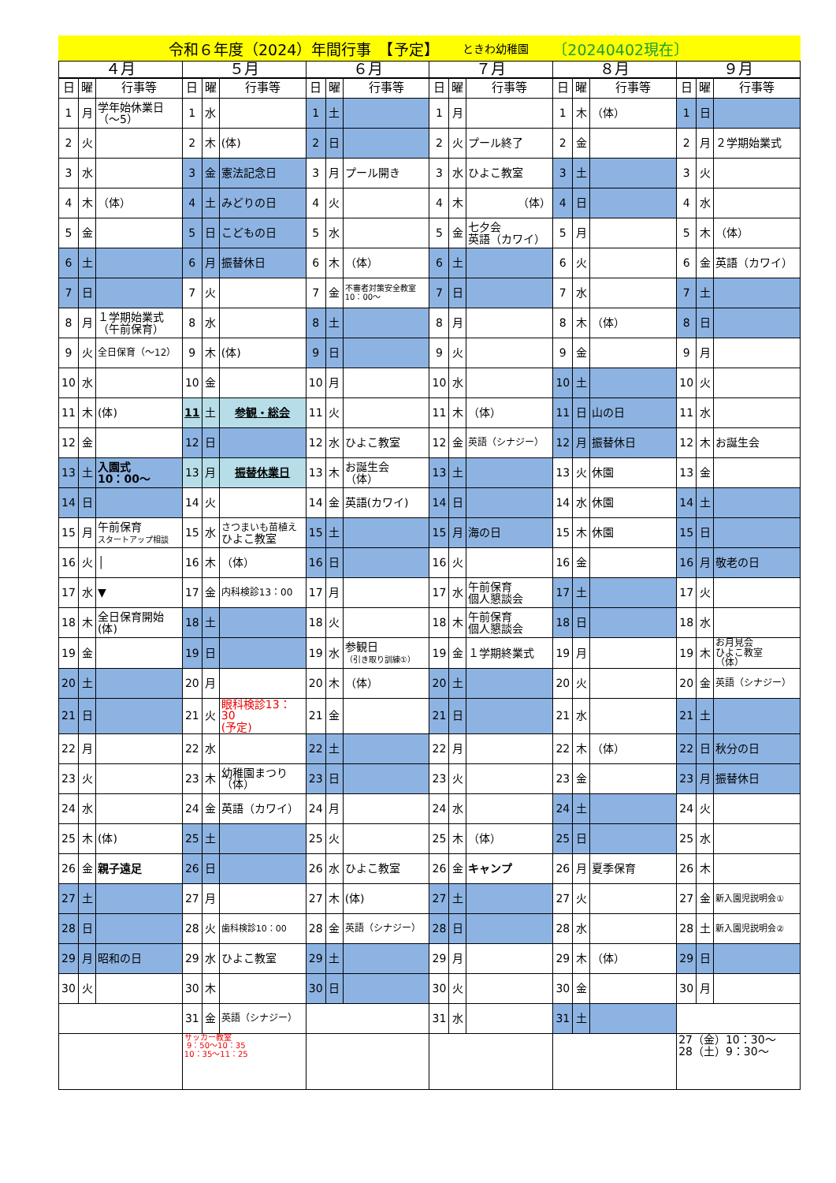令和６年度（2024）年間行事　【予定】 ときわ幼稚園 〔20240402現在〕
| ４月 | | | ５月 | | | ６月 | | | ７月 | | | ８月 | | | ９月 | | |
| --- | --- | --- | --- | --- | --- | --- | --- | --- | --- | --- | --- | --- | --- | --- | --- | --- | --- |
| 日 | 曜 | 行事等 | 日 | 曜 | 行事等 | 日 | 曜 | 行事等 | 日 | 曜 | 行事等 | 日 | 曜 | 行事等 | 日 | 曜 | 行事等 |
| 1 | 月 | 学年始休業日 （～5） | 1 | 水 | | 1 | 土 | | 1 | 月 | | 1 | 木 | （体） | 1 | 日 | |
| 2 | 火 | | 2 | 木 | (体) | 2 | 日 | | 2 | 火 | プール終了 | 2 | 金 | | 2 | 月 | ２学期始業式 |
| 3 | 水 | | 3 | 金 | 憲法記念日 | 3 | 月 | プール開き | 3 | 水 | ひよこ教室 | 3 | 土 | | 3 | 火 | |
| 4 | 木 | （体） | 4 | 土 | みどりの日 | 4 | 火 | | 4 | 木 | （体） | 4 | 日 | | 4 | 水 | |
| 5 | 金 | | 5 | 日 | こどもの日 | 5 | 水 | | 5 | 金 | 七夕会 英語（カワイ） | 5 | 月 | | 5 | 木 | （体） |
| 6 | 土 | | 6 | 月 | 振替休日 | 6 | 木 | （体） | 6 | 土 | | 6 | 火 | | 6 | 金 | 英語（カワイ） |
| 7 | 日 | | 7 | 火 | | 7 | 金 | 不審者対策安全教室 10：00～ | 7 | 日 | | 7 | 水 | | 7 | 土 | |
| 8 | 月 | １学期始業式 （午前保育） | 8 | 水 | | 8 | 土 | | 8 | 月 | | 8 | 木 | （体） | 8 | 日 | |
| 9 | 火 | 全日保育（～12） | 9 | 木 | (体) | 9 | 日 | | 9 | 火 | | 9 | 金 | | 9 | 月 | |
| 10 | 水 | | 10 | 金 | | 10 | 月 | | 10 | 水 | | 10 | 土 | | 10 | 火 | |
| 11 | 木 | (体) | 11 | 土 | 参観・総会 | 11 | 火 | | 11 | 木 | （体） | 11 | 日 | 山の日 | 11 | 水 | |
| 12 | 金 | | 12 | 日 | | 12 | 水 | ひよこ教室 | 12 | 金 | 英語（シナジー） | 12 | 月 | 振替休日 | 12 | 木 | お誕生会 |
| 13 | 土 | 入園式 10：00～ | 13 | 月 | 振替休業日 | 13 | 木 | お誕生会 （体） | 13 | 土 | | 13 | 火 | 休園 | 13 | 金 | |
| 14 | 日 | | 14 | 火 | | 14 | 金 | 英語(カワイ) | 14 | 日 | | 14 | 水 | 休園 | 14 | 土 | |
| 15 | 月 | 午前保育 スタートアップ相談 | 15 | 水 | さつまいも苗植え ひよこ教室 | 15 | 土 | | 15 | 月 | 海の日 | 15 | 木 | 休園 | 15 | 日 | |
| 16 | 火 | │ | 16 | 木 | （体） | 16 | 日 | | 16 | 火 | | 16 | 金 | | 16 | 月 | 敬老の日 |
| 17 | 水 | ▼ | 17 | 金 | 内科検診13：00 | 17 | 月 | | 17 | 水 | 午前保育 個人懇談会 | 17 | 土 | | 17 | 火 | |
| 18 | 木 | 全日保育開始 (体) | 18 | 土 | | 18 | 火 | | 18 | 木 | 午前保育 個人懇談会 | 18 | 日 | | 18 | 水 | |
| 19 | 金 | | 19 | 日 | | 19 | 水 | 参観日 （引き取り訓練①） | 19 | 金 | １学期終業式 | 19 | 月 | | 19 | 木 | お月見会 ひよこ教室 （体） |
| 20 | 土 | | 20 | 月 | | 20 | 木 | （体） | 20 | 土 | | 20 | 火 | | 20 | 金 | 英語（シナジー） |
| 21 | 日 | | 21 | 火 | 眼科検診13：30 (予定) | 21 | 金 | | 21 | 日 | | 21 | 水 | | 21 | 土 | |
| 22 | 月 | | 22 | 水 | | 22 | 土 | | 22 | 月 | | 22 | 木 | （体） | 22 | 日 | 秋分の日 |
| 23 | 火 | | 23 | 木 | 幼稚園まつり （体） | 23 | 日 | | 23 | 火 | | 23 | 金 | | 23 | 月 | 振替休日 |
| 24 | 水 | | 24 | 金 | 英語（カワイ） | 24 | 月 | | 24 | 水 | | 24 | 土 | | 24 | 火 | |
| 25 | 木 | (体) | 25 | 土 | | 25 | 火 | | 25 | 木 | （体） | 25 | 日 | | 25 | 水 | |
| 26 | 金 | 親子遠足 | 26 | 日 | | 26 | 水 | ひよこ教室 | 26 | 金 | キャンプ | 26 | 月 | 夏季保育 | 26 | 木 | |
| 27 | 土 | | 27 | 月 | | 27 | 木 | (体) | 27 | 土 | | 27 | 火 | | 27 | 金 | 新入園児説明会① |
| 28 | 日 | | 28 | 火 | 歯科検診10：00 | 28 | 金 | 英語（シナジー） | 28 | 日 | | 28 | 水 | | 28 | 土 | 新入園児説明会② |
| 29 | 月 | 昭和の日 | 29 | 水 | ひよこ教室 | 29 | 土 | | 29 | 月 | | 29 | 木 | （体） | 29 | 日 | |
| 30 | 火 | | 30 | 木 | | 30 | 日 | | 30 | 火 | | 30 | 金 | | 30 | 月 | |
| | | | 31 | 金 | 英語（シナジー） | | | | 31 | 水 | | 31 | 土 | | | | |
| | | | サッカー教室 9：50～10：35 10：35～11：25 | | | | | | | | | | | | 27（金）10：30～ 28（土）9：30～ | | |